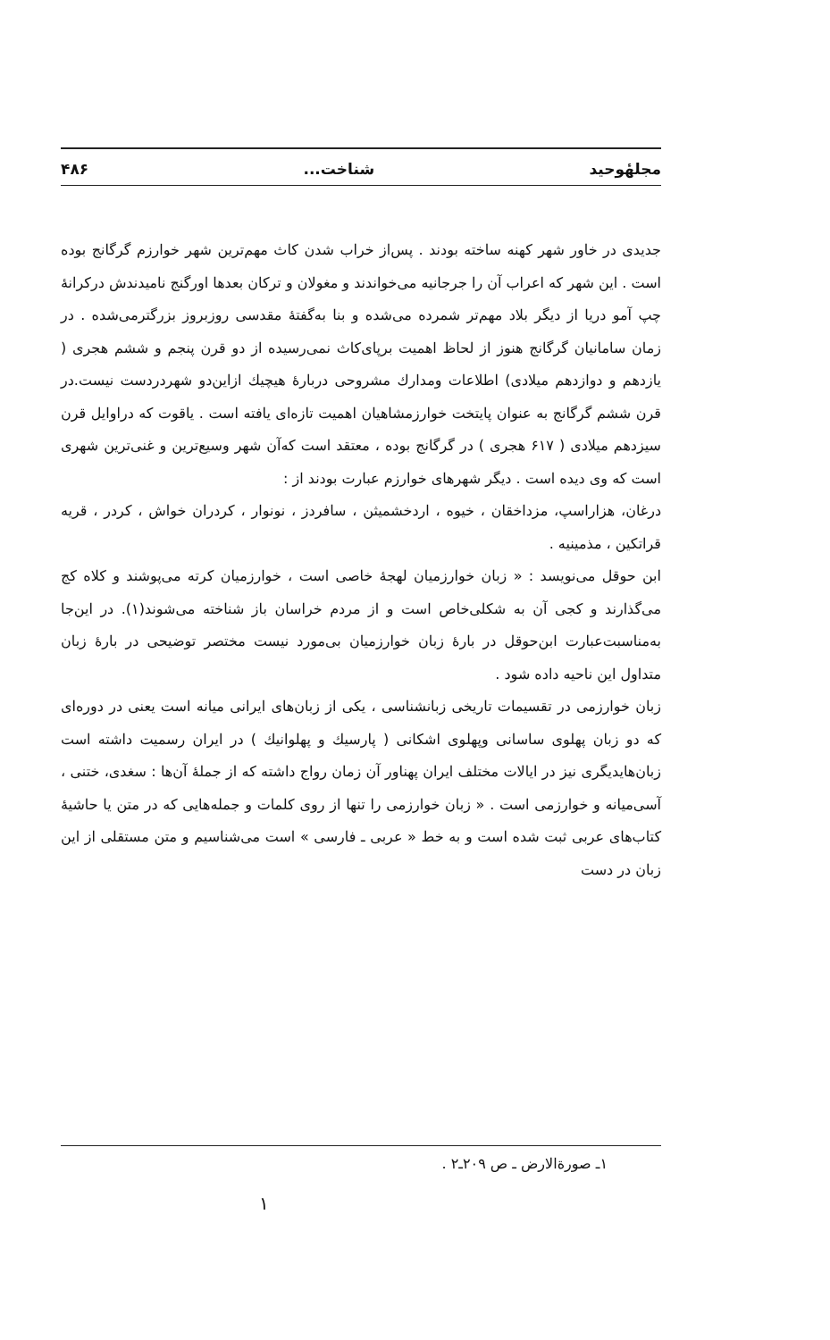مجلهٔوحید شناخت... ۴۸۶
جدیدی در خاور شهر کهنه ساخته بودند . پس‌از خراب شدن کاث مهم‌ترین شهر خوارزم گرگانج بوده است . این شهر که اعراب آن را جرجانیه می‌خواندند و مغولان و ترکان بعدها اورگنج نامیدندش درکرانهٔ چپ آمو دریا از دیگر بلاد مهم‌تر شمرده می‌شده و بنا به‌گفتهٔ مقدسی روزبروز بزرگترمی‌شده . در زمان سامانیان گرگانج هنوز از لحاظ اهمیت برپای‌کاث نمی‌رسیده از دو قرن پنجم و ششم هجری ( یازدهم و دوازدهم میلادی) اطلاعات ومدارك مشروحی دربارهٔ هیچیك ازاین‌دو شهردردست نیست.در قرن ششم گرگانج به عنوان پایتخت خوارزمشاهیان اهمیت تازه‌ای یافته است . یاقوت که دراوایل قرن سیزدهم میلادی ( ۶۱۷ هجری ) در گرگانج بوده ، معتقد است که‌آن شهر وسیع‌ترین و غنی‌ترین شهری است که وی دیده است . دیگر شهرهای خوارزم عبارت بودند از :
درغان، هزاراسپ، مزداخقان ، خیوه ، اردخشمیثن ، سافردز ، نونوار ، کردران خواش ، کردر ، قریه قراتکین ، مذمینیه .
ابن حوقل می‌نویسد : « زبان خوارزمیان لهجهٔ خاصی است ، خوارزمیان کرته می‌پوشند و کلاه کج می‌گذارند و کجی آن به شکلی‌خاص است و از مردم خراسان باز شناخته می‌شوند(۱). در این‌جا به‌مناسبت‌عبارت ابن‌حوقل در بارهٔ زبان خوارزمیان بی‌مورد نیست مختصر توضیحی در بارهٔ زبان متداول این ناحیه داده شود .
زبان خوارزمی در تقسیمات تاریخی زبانشناسی ، یکی از زبان‌های ایرانی میانه است یعنی در دوره‌ای که دو زبان پهلوی ساسانی وپهلوی اشکانی ( پارسیك و پهلوانیك ) در ایران رسمیت داشته است زبان‌هایدیگری نیز در ایالات مختلف ایران پهناور آن زمان رواج داشته که از جملهٔ آن‌ها : سغدی، ختنی ، آسی‌میانه و خوارزمی است . « زبان خوارزمی را تنها از روی کلمات و جمله‌هایی که در متن یا حاشیهٔ کتاب‌های عربی ثبت شده است و به خط « عربی ـ فارسی » است می‌شناسیم و متن مستقلی از این زبان در دست
۱ـ صورة‌الارض ـ ص ۲۰۹ـ۲ .
۱